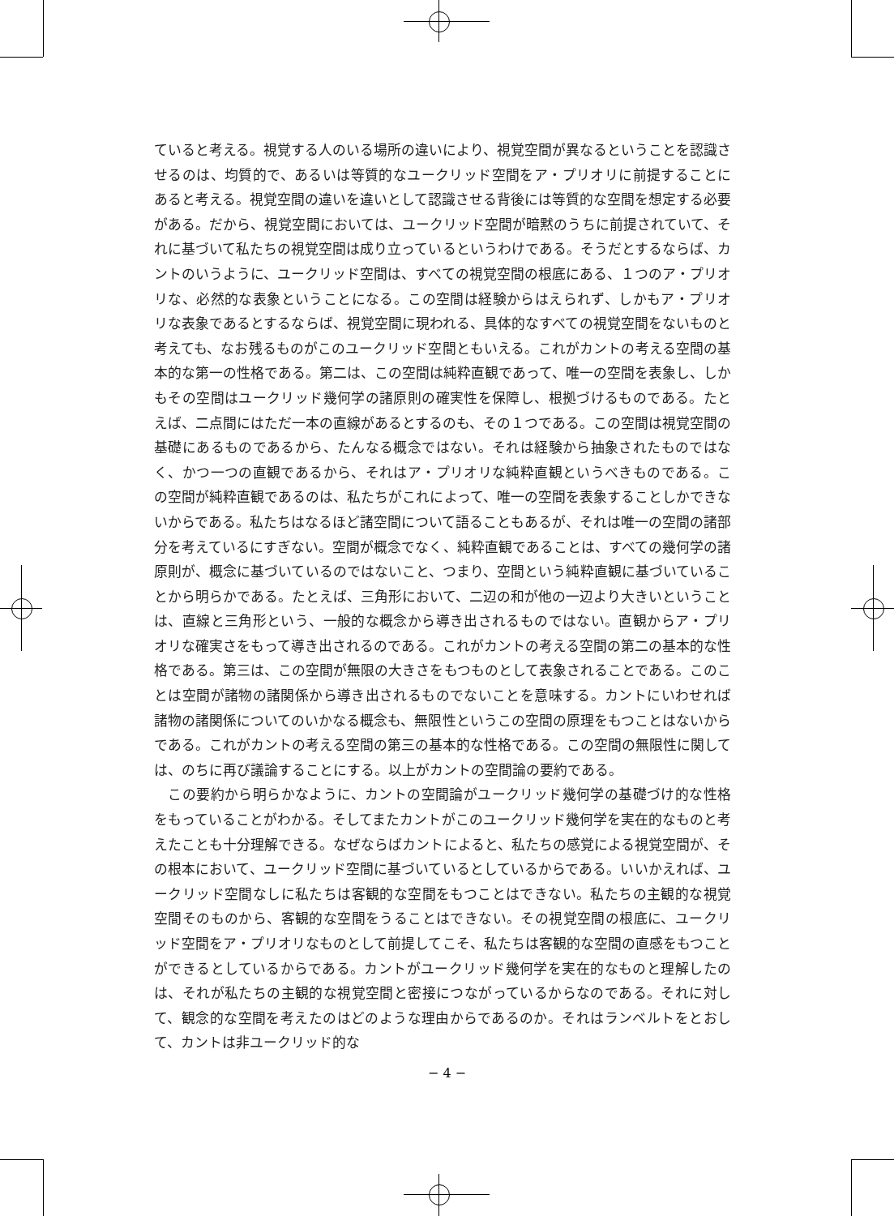ていると考える。視覚する人のいる場所の違いにより、視覚空間が異なるということを認識させるのは、均質的で、あるいは等質的なユークリッド空間をア・プリオリに前提することにあると考える。視覚空間の違いを違いとして認識させる背後には等質的な空間を想定する必要がある。だから、視覚空間においては、ユークリッド空間が暗黙のうちに前提されていて、それに基づいて私たちの視覚空間は成り立っているというわけである。そうだとするならば、カントのいうように、ユークリッド空間は、すべての視覚空間の根底にある、１つのア・プリオリな、必然的な表象ということになる。この空間は経験からはえられず、しかもア・プリオリな表象であるとするならば、視覚空間に現われる、具体的なすべての視覚空間をないものと考えても、なお残るものがこのユークリッド空間ともいえる。これがカントの考える空間の基本的な第一の性格である。第二は、この空間は純粋直観であって、唯一の空間を表象し、しかもその空間はユークリッド幾何学の諸原則の確実性を保障し、根拠づけるものである。たとえば、二点間にはただ一本の直線があるとするのも、その１つである。この空間は視覚空間の基礎にあるものであるから、たんなる概念ではない。それは経験から抽象されたものではなく、かつ一つの直観であるから、それはア・プリオリな純粋直観というべきものである。この空間が純粋直観であるのは、私たちがこれによって、唯一の空間を表象することしかできないからである。私たちはなるほど諸空間について語ることもあるが、それは唯一の空間の諸部分を考えているにすぎない。空間が概念でなく、純粋直観であることは、すべての幾何学の諸原則が、概念に基づいているのではないこと、つまり、空間という純粋直観に基づいていることから明らかである。たとえば、三角形において、二辺の和が他の一辺より大きいということは、直線と三角形という、一般的な概念から導き出されるものではない。直観からア・プリオリな確実さをもって導き出されるのである。これがカントの考える空間の第二の基本的な性格である。第三は、この空間が無限の大きさをもつものとして表象されることである。このことは空間が諸物の諸関係から導き出されるものでないことを意味する。カントにいわせれば諸物の諸関係についてのいかなる概念も、無限性というこの空間の原理をもつことはないからである。これがカントの考える空間の第三の基本的な性格である。この空間の無限性に関しては、のちに再び議論することにする。以上がカントの空間論の要約である。
　この要約から明らかなように、カントの空間論がユークリッド幾何学の基礎づけ的な性格をもっていることがわかる。そしてまたカントがこのユークリッド幾何学を実在的なものと考えたことも十分理解できる。なぜならばカントによると、私たちの感覚による視覚空間が、その根本において、ユークリッド空間に基づいているとしているからである。いいかえれば、ユークリッド空間なしに私たちは客観的な空間をもつことはできない。私たちの主観的な視覚空間そのものから、客観的な空間をうることはできない。その視覚空間の根底に、ユークリッド空間をア・プリオリなものとして前提してこそ、私たちは客観的な空間の直感をもつことができるとしているからである。カントがユークリッド幾何学を実在的なものと理解したのは、それが私たちの主観的な視覚空間と密接につながっているからなのである。それに対して、観念的な空間を考えたのはどのような理由からであるのか。それはランベルトをとおして、カントは非ユークリッド的な
− 4 −